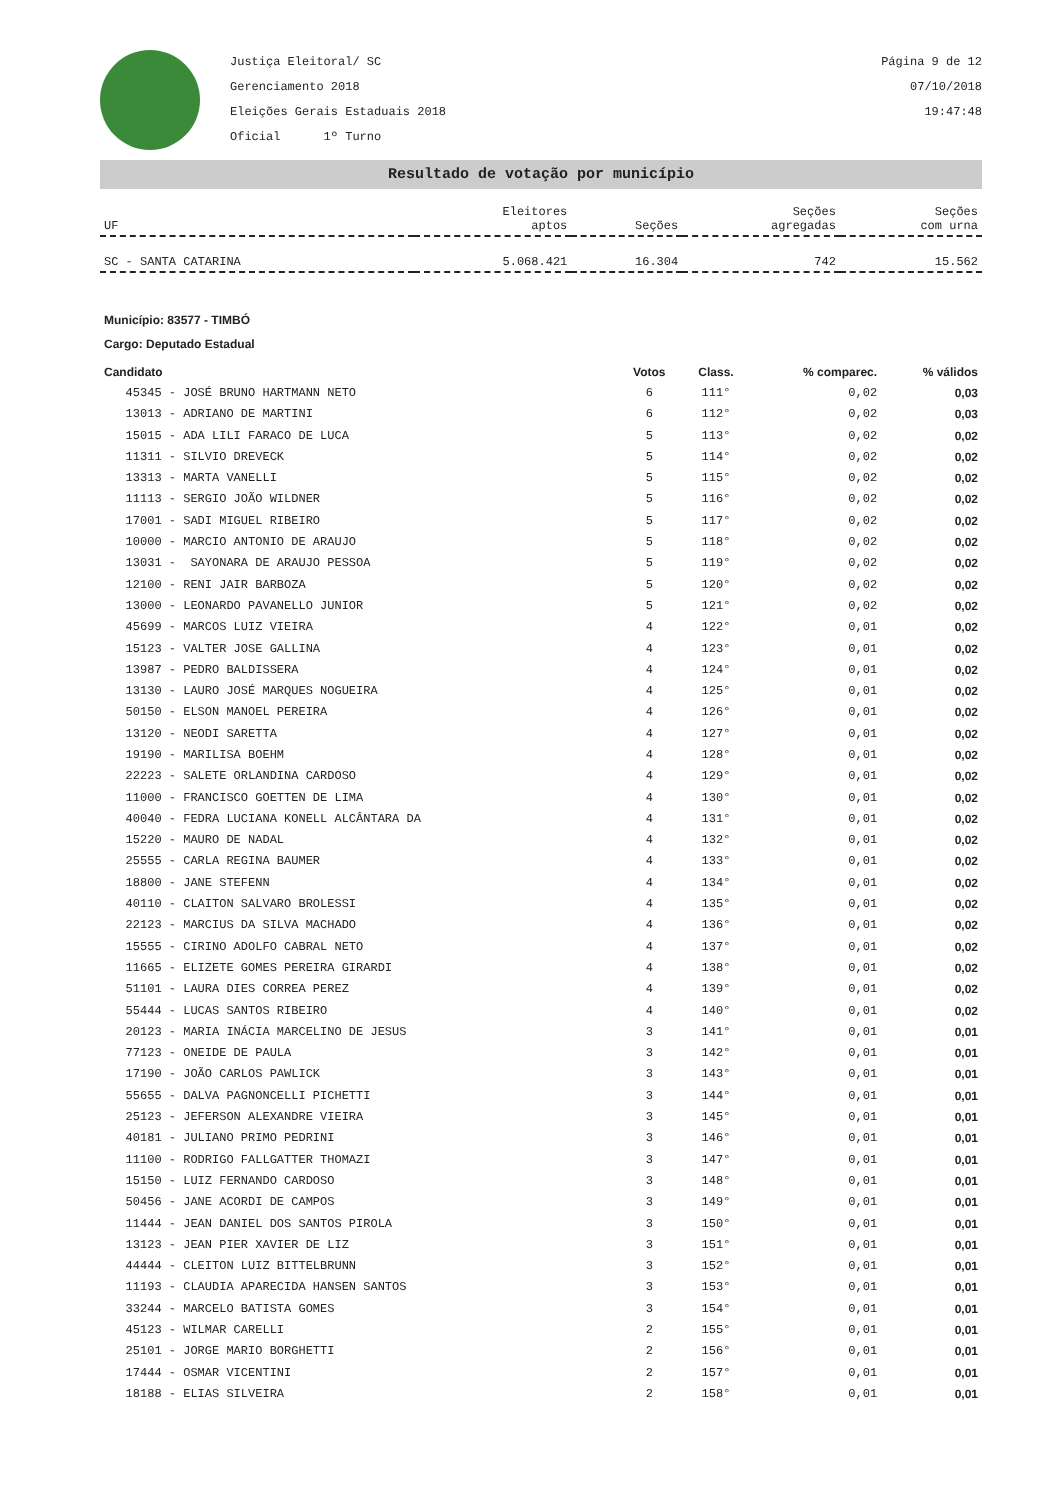Justiça Eleitoral/ SC
Gerenciamento 2018
Eleições Gerais Estaduais 2018
Oficial 1º Turno
Página 9 de 12
07/10/2018
19:47:48
Resultado de votação por município
| UF | Eleitores aptos | Seções | Seções agregadas | Seções com urna |
| SC - SANTA CATARINA | 5.068.421 | 16.304 | 742 | 15.562 |
Município: 83577 - TIMBÓ
Cargo: Deputado Estadual
| Candidato | Votos | Class. | % comparec. | % válidos |
| --- | --- | --- | --- | --- |
| 45345 - JOSÉ BRUNO HARTMANN NETO | 6 | 111° | 0,02 | 0,03 |
| 13013 - ADRIANO DE MARTINI | 6 | 112° | 0,02 | 0,03 |
| 15015 - ADA LILI FARACO DE LUCA | 5 | 113° | 0,02 | 0,02 |
| 11311 - SILVIO DREVECK | 5 | 114° | 0,02 | 0,02 |
| 13313 - MARTA VANELLI | 5 | 115° | 0,02 | 0,02 |
| 11113 - SERGIO JOÃO WILDNER | 5 | 116° | 0,02 | 0,02 |
| 17001 - SADI MIGUEL RIBEIRO | 5 | 117° | 0,02 | 0,02 |
| 10000 - MARCIO ANTONIO DE ARAUJO | 5 | 118° | 0,02 | 0,02 |
| 13031 - SAYONARA DE ARAUJO PESSOA | 5 | 119° | 0,02 | 0,02 |
| 12100 - RENI JAIR BARBOZA | 5 | 120° | 0,02 | 0,02 |
| 13000 - LEONARDO PAVANELLO JUNIOR | 5 | 121° | 0,02 | 0,02 |
| 45699 - MARCOS LUIZ VIEIRA | 4 | 122° | 0,01 | 0,02 |
| 15123 - VALTER JOSE GALLINA | 4 | 123° | 0,01 | 0,02 |
| 13987 - PEDRO BALDISSERA | 4 | 124° | 0,01 | 0,02 |
| 13130 - LAURO JOSÉ MARQUES NOGUEIRA | 4 | 125° | 0,01 | 0,02 |
| 50150 - ELSON MANOEL PEREIRA | 4 | 126° | 0,01 | 0,02 |
| 13120 - NEODI SARETTA | 4 | 127° | 0,01 | 0,02 |
| 19190 - MARILISA BOEHM | 4 | 128° | 0,01 | 0,02 |
| 22223 - SALETE ORLANDINA CARDOSO | 4 | 129° | 0,01 | 0,02 |
| 11000 - FRANCISCO GOETTEN DE LIMA | 4 | 130° | 0,01 | 0,02 |
| 40040 - FEDRA LUCIANA KONELL ALCÂNTARA DA | 4 | 131° | 0,01 | 0,02 |
| 15220 - MAURO DE NADAL | 4 | 132° | 0,01 | 0,02 |
| 25555 - CARLA REGINA BAUMER | 4 | 133° | 0,01 | 0,02 |
| 18800 - JANE STEFENN | 4 | 134° | 0,01 | 0,02 |
| 40110 - CLAITON SALVARO BROLESSI | 4 | 135° | 0,01 | 0,02 |
| 22123 - MARCIUS DA SILVA MACHADO | 4 | 136° | 0,01 | 0,02 |
| 15555 - CIRINO ADOLFO CABRAL NETO | 4 | 137° | 0,01 | 0,02 |
| 11665 - ELIZETE GOMES PEREIRA GIRARDI | 4 | 138° | 0,01 | 0,02 |
| 51101 - LAURA DIES CORREA PEREZ | 4 | 139° | 0,01 | 0,02 |
| 55444 - LUCAS SANTOS RIBEIRO | 4 | 140° | 0,01 | 0,02 |
| 20123 - MARIA INÁCIA MARCELINO DE JESUS | 3 | 141° | 0,01 | 0,01 |
| 77123 - ONEIDE DE PAULA | 3 | 142° | 0,01 | 0,01 |
| 17190 - JOÃO CARLOS PAWLICK | 3 | 143° | 0,01 | 0,01 |
| 55655 - DALVA PAGNONCELLI PICHETTI | 3 | 144° | 0,01 | 0,01 |
| 25123 - JEFERSON ALEXANDRE VIEIRA | 3 | 145° | 0,01 | 0,01 |
| 40181 - JULIANO PRIMO PEDRINI | 3 | 146° | 0,01 | 0,01 |
| 11100 - RODRIGO FALLGATTER THOMAZI | 3 | 147° | 0,01 | 0,01 |
| 15150 - LUIZ FERNANDO CARDOSO | 3 | 148° | 0,01 | 0,01 |
| 50456 - JANE ACORDI DE CAMPOS | 3 | 149° | 0,01 | 0,01 |
| 11444 - JEAN DANIEL DOS SANTOS PIROLA | 3 | 150° | 0,01 | 0,01 |
| 13123 - JEAN PIER XAVIER DE LIZ | 3 | 151° | 0,01 | 0,01 |
| 44444 - CLEITON LUIZ BITTELBRUNN | 3 | 152° | 0,01 | 0,01 |
| 11193 - CLAUDIA APARECIDA HANSEN SANTOS | 3 | 153° | 0,01 | 0,01 |
| 33244 - MARCELO BATISTA GOMES | 3 | 154° | 0,01 | 0,01 |
| 45123 - WILMAR CARELLI | 2 | 155° | 0,01 | 0,01 |
| 25101 - JORGE MARIO BORGHETTI | 2 | 156° | 0,01 | 0,01 |
| 17444 - OSMAR VICENTINI | 2 | 157° | 0,01 | 0,01 |
| 18188 - ELIAS SILVEIRA | 2 | 158° | 0,01 | 0,01 |